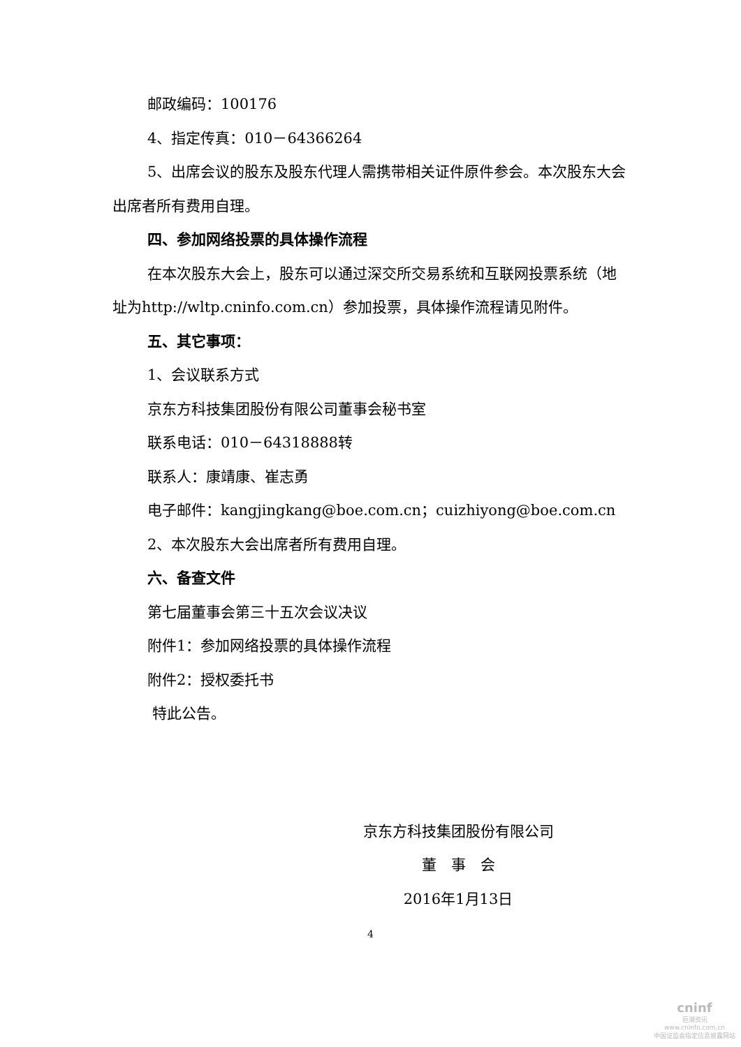邮政编码：100176
4、指定传真：010－64366264
5、出席会议的股东及股东代理人需携带相关证件原件参会。本次股东大会出席者所有费用自理。
四、参加网络投票的具体操作流程
在本次股东大会上，股东可以通过深交所交易系统和互联网投票系统（地址为http://wltp.cninfo.com.cn）参加投票，具体操作流程请见附件。
五、其它事项：
1、会议联系方式
京东方科技集团股份有限公司董事会秘书室
联系电话：010－64318888转
联系人：康靖康、崔志勇
电子邮件：kangjingkang@boe.com.cn；cuizhiyong@boe.com.cn
2、本次股东大会出席者所有费用自理。
六、备查文件
第七届董事会第三十五次会议决议
附件1：参加网络投票的具体操作流程
附件2：授权委托书
特此公告。
京东方科技集团股份有限公司
董　事　会
2016年1月13日
4
cninf
巨潮资讯
www.cninfo.com.cn
中国证监会指定信息披露网站